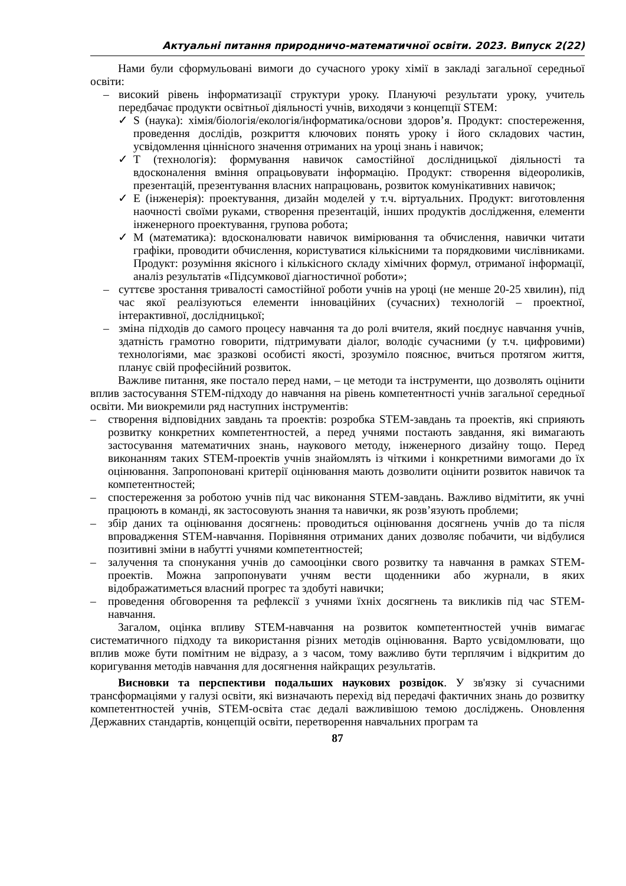Актуальні питання природничо-математичної освіти. 2023. Випуск 2(22)
Нами були сформульовані вимоги до сучасного уроку хімії в закладі загальної середньої освіти:
– високий рівень інформатизації структури уроку. Плануючі результати уроку, учитель передбачає продукти освітньої діяльності учнів, виходячи з концепції STEM:
✓ S (наука): хімія/біологія/екологія/інформатика/основи здоров’я. Продукт: спостереження, проведення дослідів, розкриття ключових понять уроку і його складових частин, усвідомлення ціннісного значення отриманих на уроці знань і навичок;
✓ T (технологія): формування навичок самостійної дослідницької діяльності та вдосконалення вміння опрацьовувати інформацію. Продукт: створення відеороликів, презентацій, презентування власних напрацювань, розвиток комунікативних навичок;
✓ E (інженерія): проектування, дизайн моделей у т.ч. віртуальних. Продукт: виготовлення наочності своїми руками, створення презентацій, інших продуктів дослідження, елементи інженерного проектування, групова робота;
✓ M (математика): вдосконалювати навичок вимірювання та обчислення, навички читати графіки, проводити обчислення, користуватися кількісними та порядковими числівниками. Продукт: розуміння якісного і кількісного складу хімічних формул, отриманої інформації, аналіз результатів «Підсумкової діагностичної роботи»;
– суттєве зростання тривалості самостійної роботи учнів на уроці (не менше 20-25 хвилин), під час якої реалізуються елементи інноваційних (сучасних) технологій – проектної, інтерактивної, дослідницької;
– зміна підходів до самого процесу навчання та до ролі вчителя, який поєднує навчання учнів, здатність грамотно говорити, підтримувати діалог, володіє сучасними (у т.ч. цифровими) технологіями, має зразкові особисті якості, зрозуміло пояснює, вчиться протягом життя, планує свій професійний розвиток.
Важливе питання, яке постало перед нами, – це методи та інструменти, що дозволять оцінити вплив застосування STEM-підходу до навчання на рівень компетентності учнів загальної середньої освіти. Ми виокремили ряд наступних інструментів:
– створення відповідних завдань та проектів: розробка STEM-завдань та проектів, які сприяють розвитку конкретних компетентностей, а перед учнями постають завдання, які вимагають застосування математичних знань, наукового методу, інженерного дизайну тощо. Перед виконанням таких STEM-проектів учнів знайомлять із чіткими і конкретними вимогами до їх оцінювання. Запропоновані критерії оцінювання мають дозволити оцінити розвиток навичок та компетентностей;
– спостереження за роботою учнів під час виконання STEM-завдань. Важливо відмітити, як учні працюють в команді, як застосовують знання та навички, як розв’язують проблеми;
– збір даних та оцінювання досягнень: проводиться оцінювання досягнень учнів до та після впровадження STEM-навчання. Порівняння отриманих даних дозволяє побачити, чи відбулися позитивні зміни в набутті учнями компетентностей;
– залучення та спонукання учнів до самооцінки свого розвитку та навчання в рамках STEM-проектів. Можна запропонувати учням вести щоденники або журнали, в яких відображатиметься власний прогрес та здобуті навички;
– проведення обговорення та рефлексії з учнями їхніх досягнень та викликів під час STEM-навчання.
Загалом, оцінка впливу STEM-навчання на розвиток компетентностей учнів вимагає систематичного підходу та використання різних методів оцінювання. Варто усвідомлювати, що вплив може бути помітним не відразу, а з часом, тому важливо бути терплячим і відкритим до коригування методів навчання для досягнення найкращих результатів.
Висновки та перспективи подальших наукових розвідок. У зв'язку зі сучасними трансформаціями у галузі освіти, які визначають перехід від передачі фактичних знань до розвитку компетентностей учнів, STEM-освіта стає дедалі важливішою темою досліджень. Оновлення Державних стандартів, концепцій освіти, перетворення навчальних програм та
87